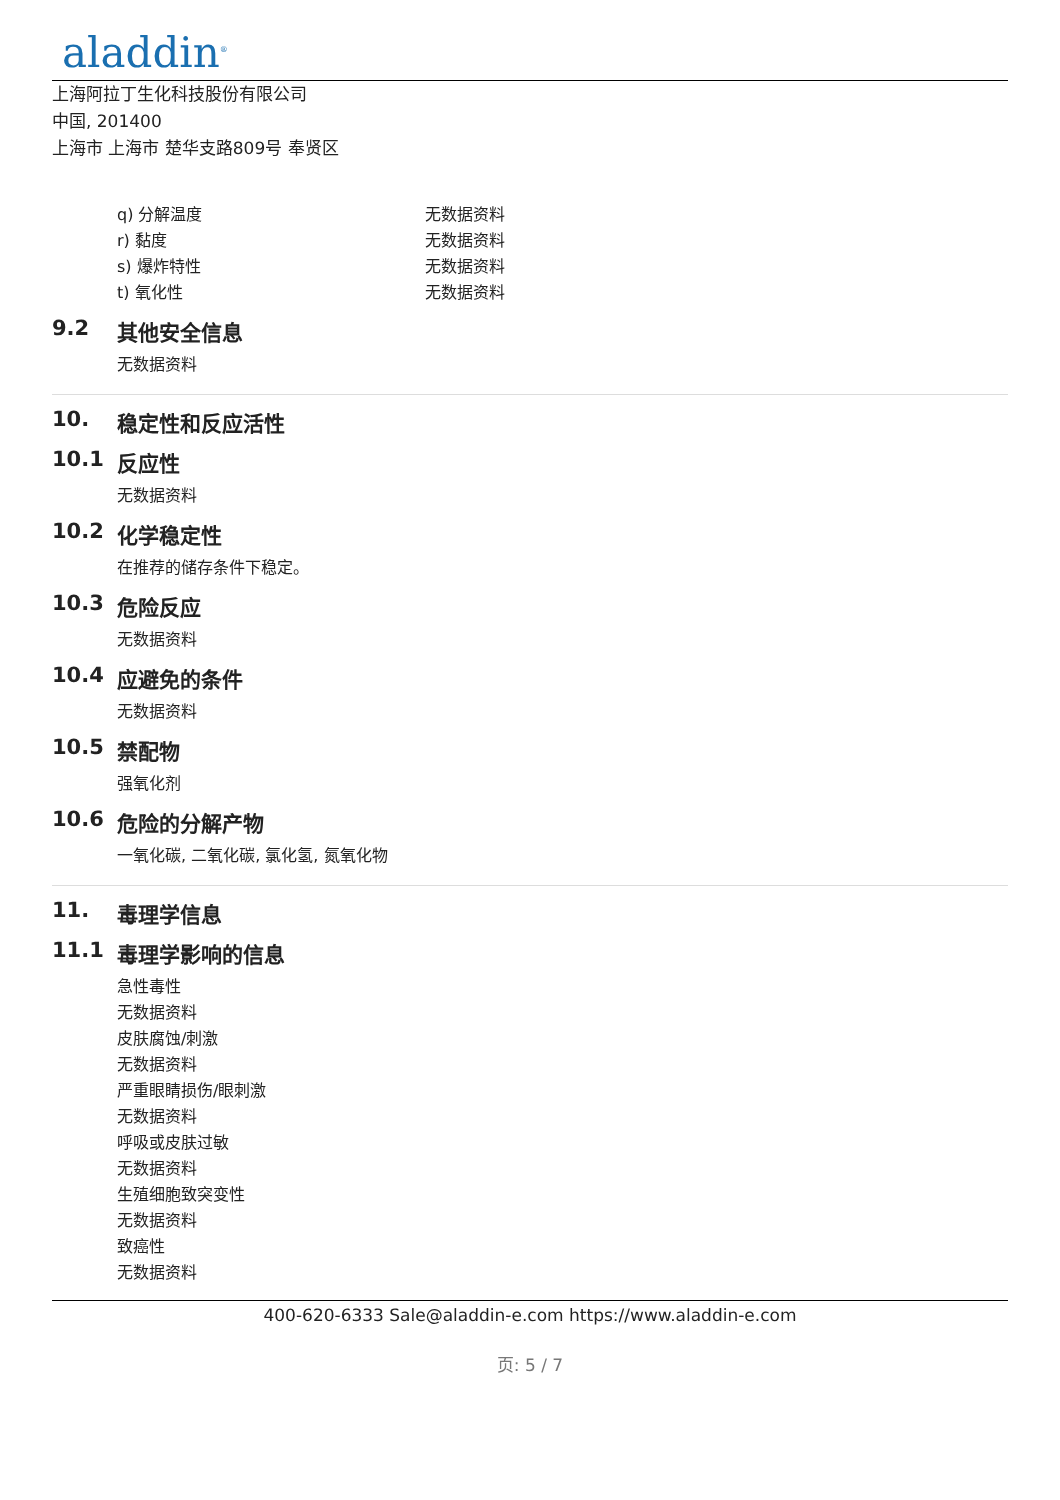aladdin<sup>®</sup>
上海阿拉丁生化科技股份有限公司
中国, 201400
上海市 上海市 楚华支路809号 奉贤区
q) 分解温度 无数据资料
r) 黏度 无数据资料
s) 爆炸特性 无数据资料
t) 氧化性 无数据资料
9.2 其他安全信息
无数据资料
10. 稳定性和反应活性
10.1 反应性
无数据资料
10.2 化学稳定性
在推荐的储存条件下稳定。
10.3 危险反应
无数据资料
10.4 应避免的条件
无数据资料
10.5 禁配物
强氧化剂
10.6 危险的分解产物
一氧化碳, 二氧化碳, 氯化氢, 氮氧化物
11. 毒理学信息
11.1 毒理学影响的信息
急性毒性
无数据资料
皮肤腐蚀/刺激
无数据资料
严重眼睛损伤/眼刺激
无数据资料
呼吸或皮肤过敏
无数据资料
生殖细胞致突变性
无数据资料
致癌性
无数据资料
400-620-6333 Sale@aladdin-e.com https://www.aladdin-e.com
页: 5 / 7